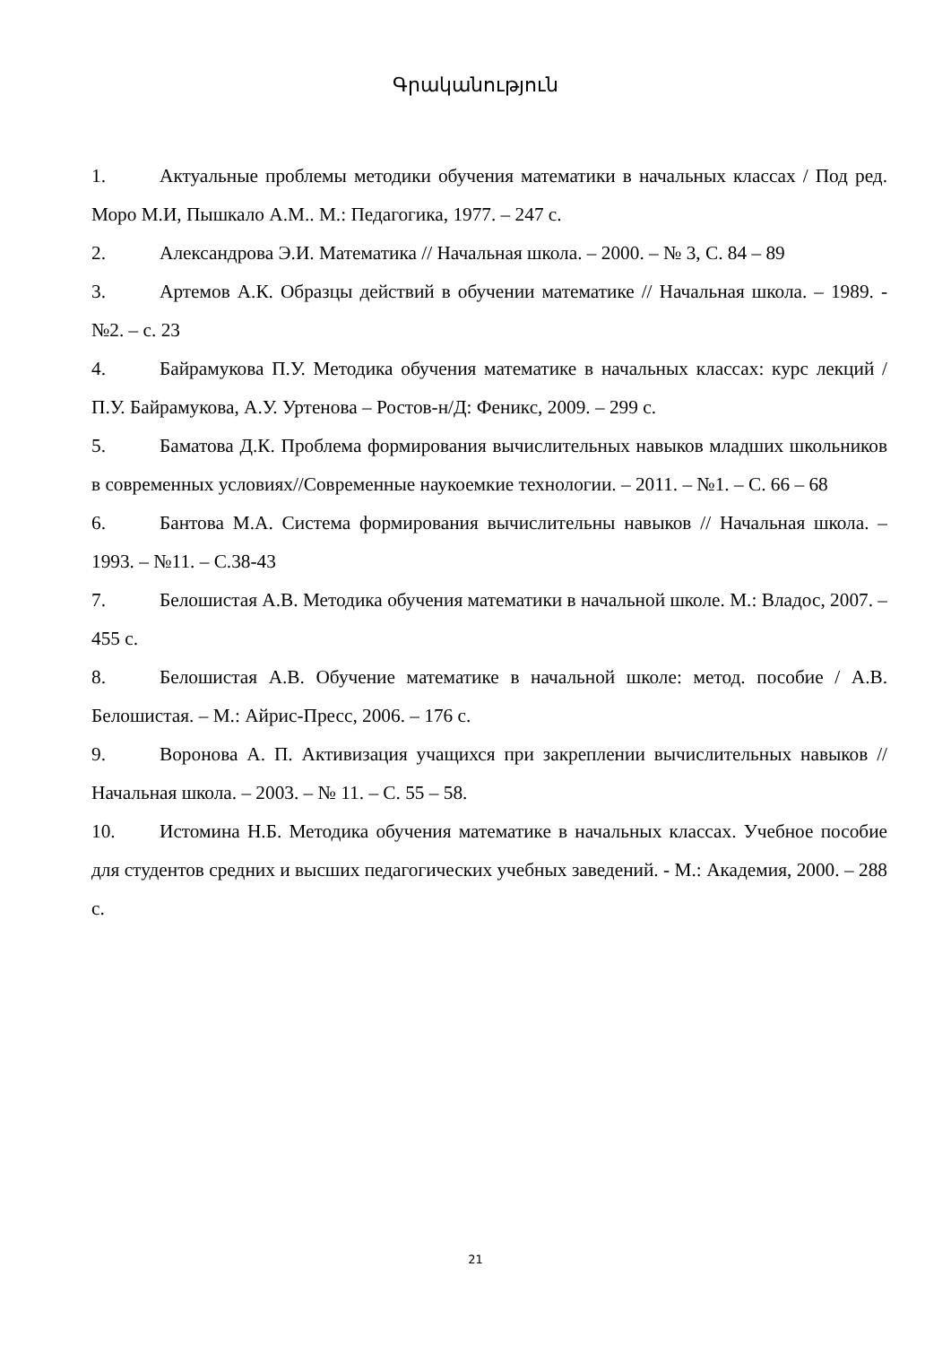Գրականություն
1. Актуальные проблемы методики обучения математики в начальных классах / Под ред. Моро М.И, Пышкало А.М.. М.: Педагогика, 1977. – 247 с.
2. Александрова Э.И. Математика // Начальная школа. – 2000. – № 3, С. 84 – 89
3. Артемов А.К. Образцы действий в обучении математике // Начальная школа. – 1989. - №2. – с. 23
4. Байрамукова П.У. Методика обучения математике в начальных классах: курс лекций / П.У. Байрамукова, А.У. Уртенова – Ростов-н/Д: Феникс, 2009. – 299 с.
5. Баматова Д.К. Проблема формирования вычислительных навыков младших школьников в современных условиях//Современные наукоемкие технологии. – 2011. – №1. – С. 66 – 68
6. Бантова М.А. Система формирования вычислительны навыков // Начальная школа. – 1993. – №11. – С.38-43
7. Белошистая А.В. Методика обучения математики в начальной школе. М.: Владос, 2007. – 455 с.
8. Белошистая А.В. Обучение математике в начальной школе: метод. пособие / А.В. Белошистая. – М.: Айрис-Пресс, 2006. – 176 с.
9. Воронова А. П. Активизация учащихся при закреплении вычислительных навыков // Начальная школа. – 2003. – № 11. – С. 55 – 58.
10. Истомина Н.Б. Методика обучения математике в начальных классах. Учебное пособие для студентов средних и высших педагогических учебных заведений. - М.: Академия, 2000. – 288 с.
21